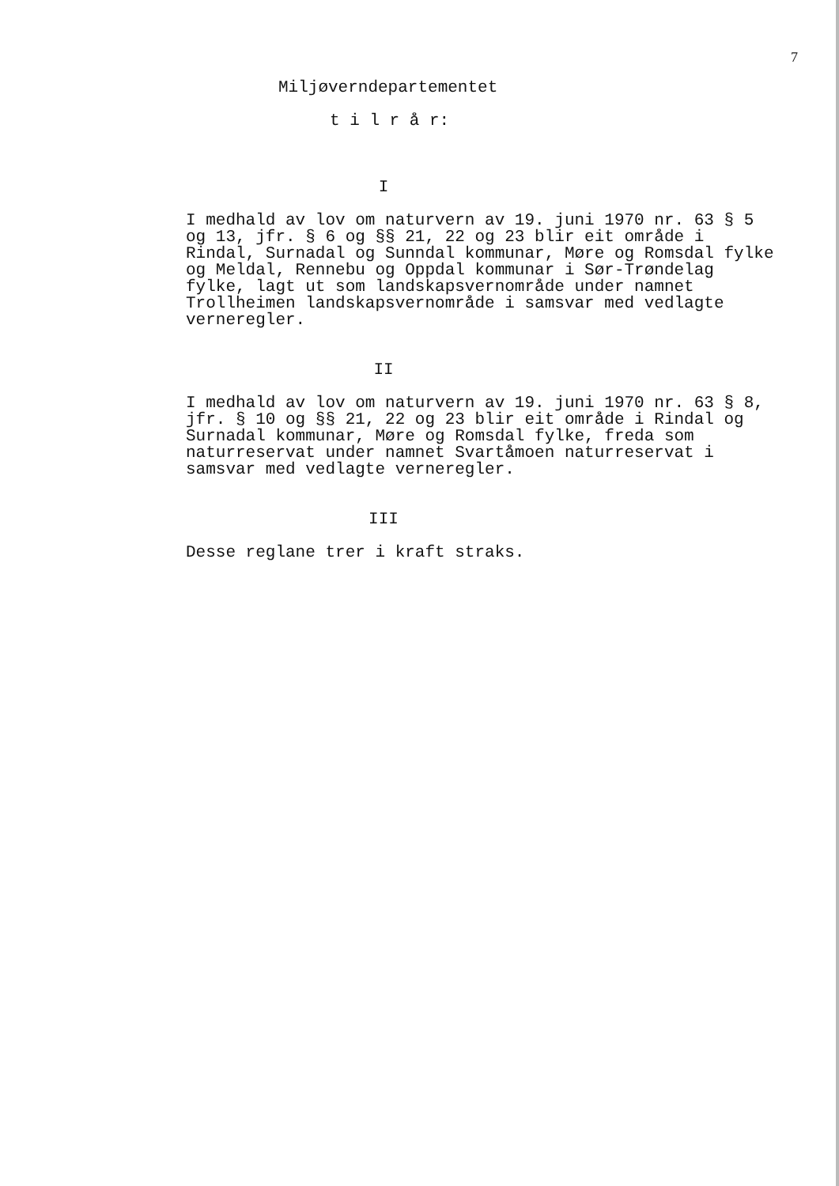7
Miljøverndepartementet
t i l r å r:
I
I medhald av lov om naturvern av 19. juni 1970 nr. 63 § 5 og 13, jfr. § 6 og §§ 21, 22 og 23 blir eit område i Rindal, Surnadal og Sunndal kommunar, Møre og Romsdal fylke og Meldal, Rennebu og Oppdal kommunar i Sør-Trøndelag fylke, lagt ut som landskapsvernområde under namnet Trollheimen landskapsvernområde i samsvar med vedlagte verneregler.
II
I medhald av lov om naturvern av 19. juni 1970 nr. 63 § 8, jfr. § 10 og §§ 21, 22 og 23 blir eit område i Rindal og Surnadal kommunar, Møre og Romsdal fylke, freda som naturreservat under namnet Svartåmoen naturreservat i samsvar med vedlagte verneregler.
III
Desse reglane trer i kraft straks.